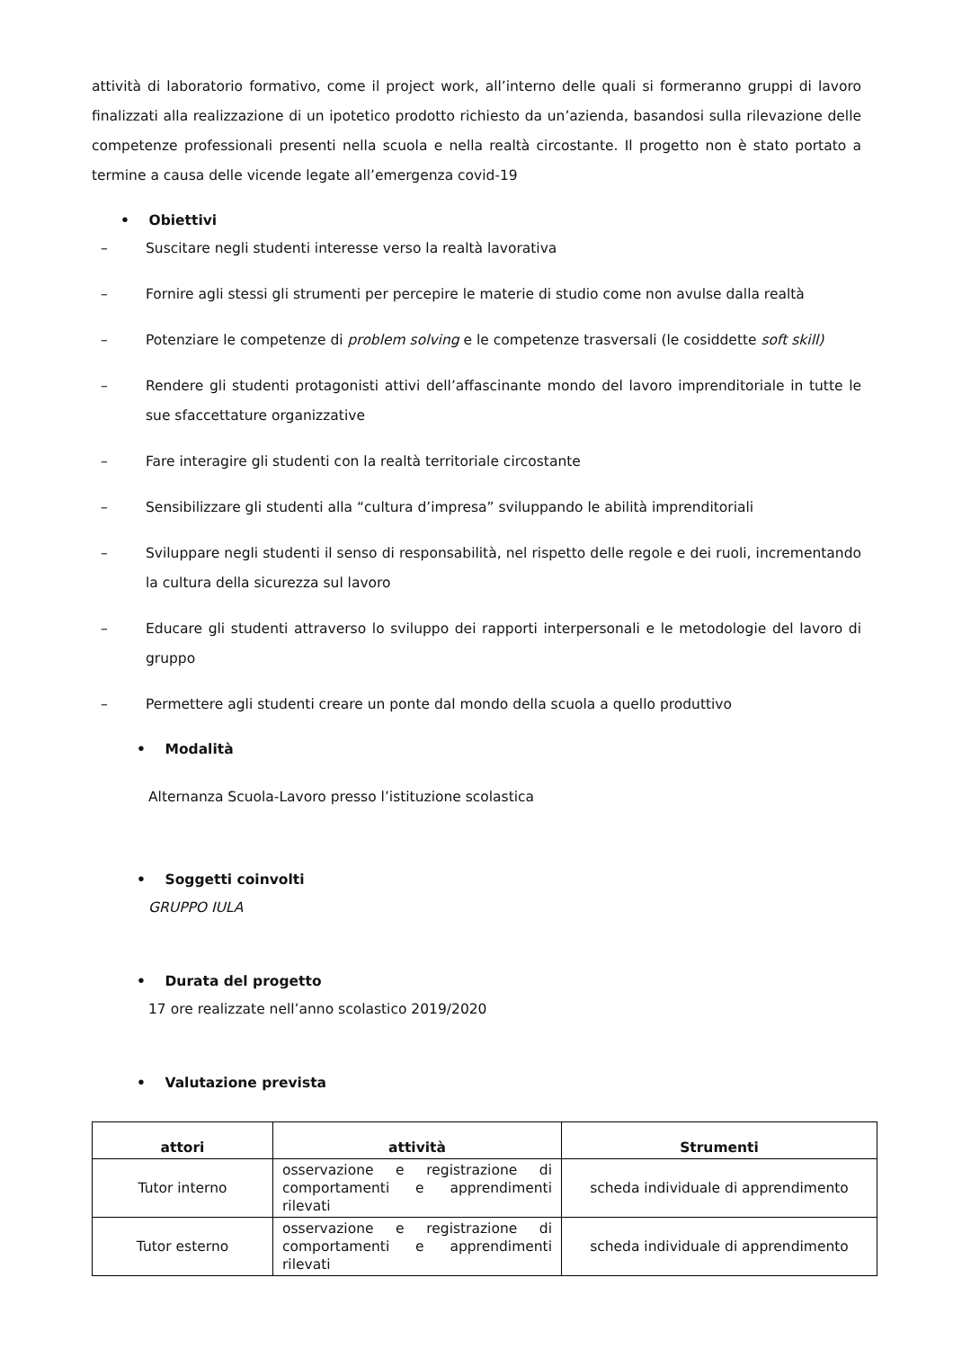attività di laboratorio formativo, come il project work, all’interno delle quali si formeranno gruppi di lavoro finalizzati alla realizzazione di un ipotetico prodotto richiesto da un’azienda, basandosi sulla rilevazione delle competenze professionali presenti nella scuola e nella realtà circostante. Il progetto non è stato portato a termine a causa delle vicende legate all’emergenza covid-19
• Obiettivi
– Suscitare negli studenti interesse verso la realtà lavorativa
– Fornire agli stessi gli strumenti per percepire le materie di studio come non avulse dalla realtà
– Potenziare le competenze di problem solving e le competenze trasversali (le cosiddette soft skill)
– Rendere gli studenti protagonisti attivi dell’affascinante mondo del lavoro imprenditoriale in tutte le sue sfaccettature organizzative
– Fare interagire gli studenti con la realtà territoriale circostante
– Sensibilizzare gli studenti alla “cultura d’impresa” sviluppando le abilità imprenditoriali
– Sviluppare negli studenti il senso di responsabilità, nel rispetto delle regole e dei ruoli, incrementando la cultura della sicurezza sul lavoro
– Educare gli studenti attraverso lo sviluppo dei rapporti interpersonali e le metodologie del lavoro di gruppo
– Permettere agli studenti creare un ponte dal mondo della scuola a quello produttivo
• Modalità
Alternanza Scuola-Lavoro presso l’istituzione scolastica
• Soggetti coinvolti
GRUPPO IULA
• Durata del progetto
17 ore realizzate nell’anno scolastico 2019/2020
• Valutazione prevista
| attori | attività | Strumenti |
| --- | --- | --- |
| Tutor interno | osservazione e registrazione di comportamenti e apprendimenti rilevati | scheda individuale di apprendimento |
| Tutor esterno | osservazione e registrazione di comportamenti e apprendimenti rilevati | scheda individuale di apprendimento |